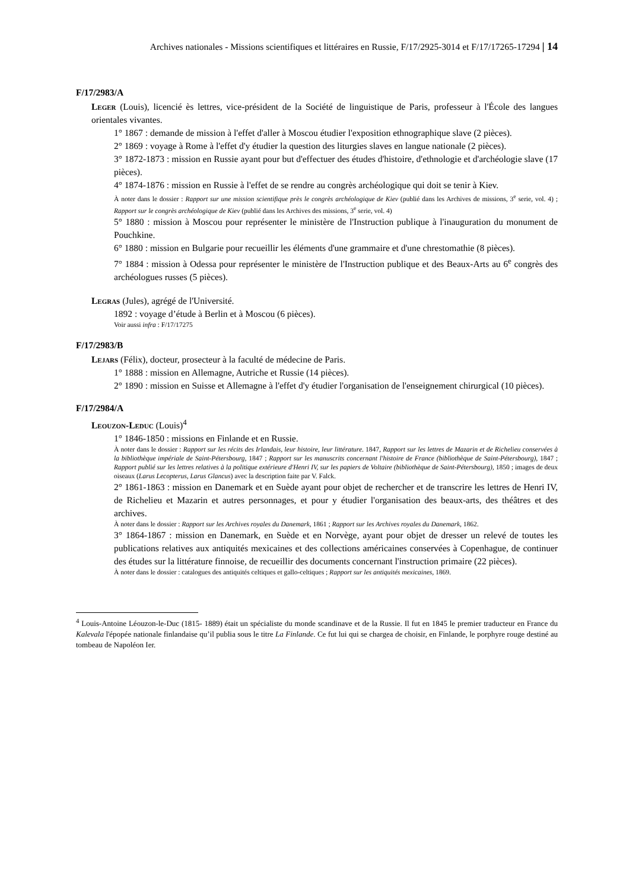Archives nationales - Missions scientifiques et littéraires en Russie, F/17/2925-3014 et F/17/17265-17294 | 14
F/17/2983/A
Leger (Louis), licencié ès lettres, vice-président de la Société de linguistique de Paris, professeur à l'École des langues orientales vivantes.
1° 1867 : demande de mission à l'effet d'aller à Moscou étudier l'exposition ethnographique slave (2 pièces).
2° 1869 : voyage à Rome à l'effet d'y étudier la question des liturgies slaves en langue nationale (2 pièces).
3° 1872-1873 : mission en Russie ayant pour but d'effectuer des études d'histoire, d'ethnologie et d'archéologie slave (17 pièces).
4° 1874-1876 : mission en Russie à l'effet de se rendre au congrès archéologique qui doit se tenir à Kiev.
À noter dans le dossier : Rapport sur une mission scientifique près le congrès archéologique de Kiev (publié dans les Archives de missions, 3<sup>e</sup> serie, vol. 4) ; Rapport sur le congrès archéologique de Kiev (publié dans les Archives des missions, 3<sup>e</sup> serie, vol. 4)
5° 1880 : mission à Moscou pour représenter le ministère de l'Instruction publique à l'inauguration du monument de Pouchkine.
6° 1880 : mission en Bulgarie pour recueillir les éléments d'une grammaire et d'une chrestomathie (8 pièces).
7° 1884 : mission à Odessa pour représenter le ministère de l'Instruction publique et des Beaux-Arts au 6<sup>e</sup> congrès des archéologues russes (5 pièces).
Legras (Jules), agrégé de l'Université.
1892 : voyage d’étude à Berlin et à Moscou (6 pièces).
Voir aussi infra : F/17/17275
F/17/2983/B
Lejars (Félix), docteur, prosecteur à la faculté de médecine de Paris.
1° 1888 : mission en Allemagne, Autriche et Russie (14 pièces).
2° 1890 : mission en Suisse et Allemagne à l'effet d'y étudier l'organisation de l'enseignement chirurgical (10 pièces).
F/17/2984/A
Leouzon-Leduc (Louis)<sup>4</sup>
1° 1846-1850 : missions en Finlande et en Russie.
À noter dans le dossier : Rapport sur les récits des Irlandais, leur histoire, leur littérature. 1847, Rapport sur les lettres de Mazarin et de Richelieu conservées à la bibliothèque impériale de Saint-Pétersbourg, 1847 ; Rapport sur les manuscrits concernant l'histoire de France (bibliothèque de Saint-Pétersbourg), 1847 ; Rapport publié sur les lettres relatives à la politique extérieure d'Henri IV, sur les papiers de Voltaire (bibliothèque de Saint-Pétersbourg), 1850 ; images de deux oiseaux (Larus Lecopterus, Larus Glancus) avec la description faite par V. Falck.
2° 1861-1863 : mission en Danemark et en Suède ayant pour objet de rechercher et de transcrire les lettres de Henri IV, de Richelieu et Mazarin et autres personnages, et pour y étudier l'organisation des beaux-arts, des théâtres et des archives.
À noter dans le dossier : Rapport sur les Archives royales du Danemark, 1861 ; Rapport sur les Archives royales du Danemark, 1862.
3° 1864-1867 : mission en Danemark, en Suède et en Norvège, ayant pour objet de dresser un relevé de toutes les publications relatives aux antiquités mexicaines et des collections américaines conservées à Copenhague, de continuer des études sur la littérature finnoise, de recueillir des documents concernant l'instruction primaire (22 pièces).
À noter dans le dossier : catalogues des antiquités celtiques et gallo-celtiques ; Rapport sur les antiquités mexicaines, 1869.
<sup>4</sup> Louis-Antoine Léouzon-le-Duc (1815- 1889) était un spécialiste du monde scandinave et de la Russie. Il fut en 1845 le premier traducteur en France du Kalevala l'épopée nationale finlandaise qu’il publia sous le titre La Finlande. Ce fut lui qui se chargea de choisir, en Finlande, le porphyre rouge destiné au tombeau de Napoléon Ier.